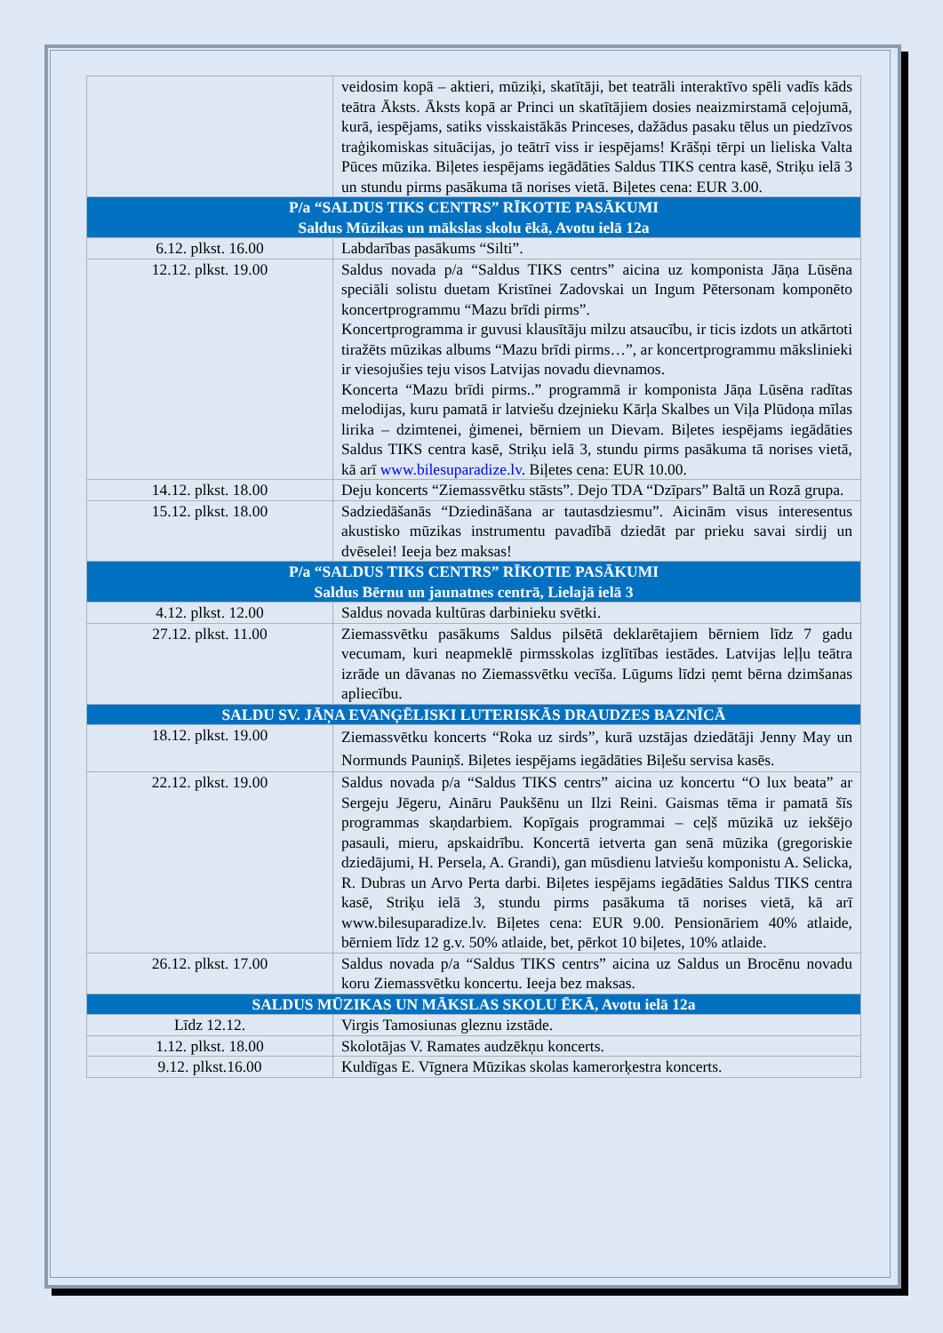| | veidosim kopā – aktieri, mūziķi, skatītāji, bet teatrāli interaktīvo spēli vadīs kāds teātra Āksts. Āksts kopā ar Princi un skatītājiem dosies neaizmirstamā ceļojumā, kurā, iespējams, satiks visskaistākās Princeses, dažādus pasaku tēlus un piedzīvos traģikomiskas situācijas, jo teātrī viss ir iespējams! Krāšņi tērpi un lieliska Valta Pūces mūzika. Biļetes iespējams iegādāties Saldus TIKS centra kasē, Striķu ielā 3 un stundu pirms pasākuma tā norises vietā. Biļetes cena: EUR 3.00. |
| P/a “SALDUS TIKS CENTRS” RĪKOTIE PASĀKUMI Saldus Mūzikas un mākslas skolu ēkā, Avotu ielā 12a | |
| 6.12. plkst. 16.00 | Labdarības pasākums “Silti”. |
| 12.12. plkst. 19.00 | Saldus novada p/a “Saldus TIKS centrs” aicina uz komponista Jāņa Lūsēna speciāli solistu duetam Kristīnei Zadovskai un Ingum Pētersonam komponēto koncertprogrammu “Mazu brīdi pirms”. Koncertprogramma ir guvusi klausītāju milzu atsaucību, ir ticis izdots un atkārtoti tiražēts mūzikas albums “Mazu brīdi pirms…”, ar koncertprogrammu mākslinieki ir viesojušies teju visos Latvijas novadu dievnamos. Koncerta “Mazu brīdi pirms..” programmā ir komponista Jāņa Lūsēna radītas melodijas, kuru pamatā ir latviešu dzejnieku Kārļa Skalbes un Viļa Plūdoņa mīlas lirika – dzimtenei, ģimenei, bērniem un Dievam. Biļetes iespējams iegādāties Saldus TIKS centra kasē, Striķu ielā 3, stundu pirms pasākuma tā norises vietā, kā arī www.bilesuparadize.lv . Biļetes cena: EUR 10.00. |
| 14.12. plkst. 18.00 | Deju koncerts “Ziemassvētku stāsts”. Dejo TDA “Dzīpars” Baltā un Rozā grupa. |
| 15.12. plkst. 18.00 | Sadziedāšanās “Dziedināšana ar tautasdziesmu”. Aicinām visus interesentus akustisko mūzikas instrumentu pavadībā dziedāt par prieku savai sirdij un dvēselei! Ieeja bez maksas! |
| P/a “SALDUS TIKS CENTRS” RĪKOTIE PASĀKUMI Saldus Bērnu un jaunatnes centrā, Lielajā ielā 3 | |
| 4.12. plkst. 12.00 | Saldus novada kultūras darbinieku svētki. |
| 27.12. plkst. 11.00 | Ziemassvētku pasākums Saldus pilsētā deklarētajiem bērniem līdz 7 gadu vecumam, kuri neapmeklē pirmsskolas izglītības iestādes. Latvijas leļļu teātra izrāde un dāvanas no Ziemassvētku vecīša. Lūgums līdzi ņemt bērna dzimšanas apliecību. |
| SALDU SV. JĀŅA EVANĢĒLISKI LUTERISKĀS DRAUDZES BAZNĪCĀ | |
| 18.12. plkst. 19.00 | Ziemassvētku koncerts “Roka uz sirds”, kurā uzstājas dziedātāji Jenny May un Normunds Pauniņš. Biļetes iespējams iegādāties Biļešu servisa kasēs. |
| 22.12. plkst. 19.00 | Saldus novada p/a “Saldus TIKS centrs” aicina uz koncertu “O lux beata” ar Sergeju Jēgeru, Aināru Paukšēnu un Ilzi Reini. Gaismas tēma ir pamatā šīs programmas skaņdarbiem. Kopīgais programmai – ceļš mūzikā uz iekšējo pasauli, mieru, apskaidrību. Koncertā ietverta gan senā mūzika (gregoriskie dziedājumi, H. Persela, A. Grandi), gan mūsdienu latviešu komponistu A. Selicka, R. Dubras un Arvo Perta darbi. Biļetes iespējams iegādāties Saldus TIKS centra kasē, Striķu ielā 3, stundu pirms pasākuma tā norises vietā, kā arī www.bilesuparadize.lv. Biļetes cena: EUR 9.00. Pensionāriem 40% atlaide, bērniem līdz 12 g.v. 50% atlaide, bet, pērkot 10 biļetes, 10% atlaide. |
| 26.12. plkst. 17.00 | Saldus novada p/a “Saldus TIKS centrs” aicina uz Saldus un Brocēnu novadu koru Ziemassvētku koncertu. Ieeja bez maksas. |
| SALDUS MŪZIKAS UN MĀKSLAS SKOLU ĒKĀ, Avotu ielā 12a | |
| Līdz 12.12. | Virgis Tamosiunas gleznu izstāde. |
| 1.12. plkst. 18.00 | Skolotājas V. Ramates audzēkņu koncerts. |
| 9.12. plkst.16.00 | Kuldīgas E. Vīgnera Mūzikas skolas kamerorķestra koncerts. |